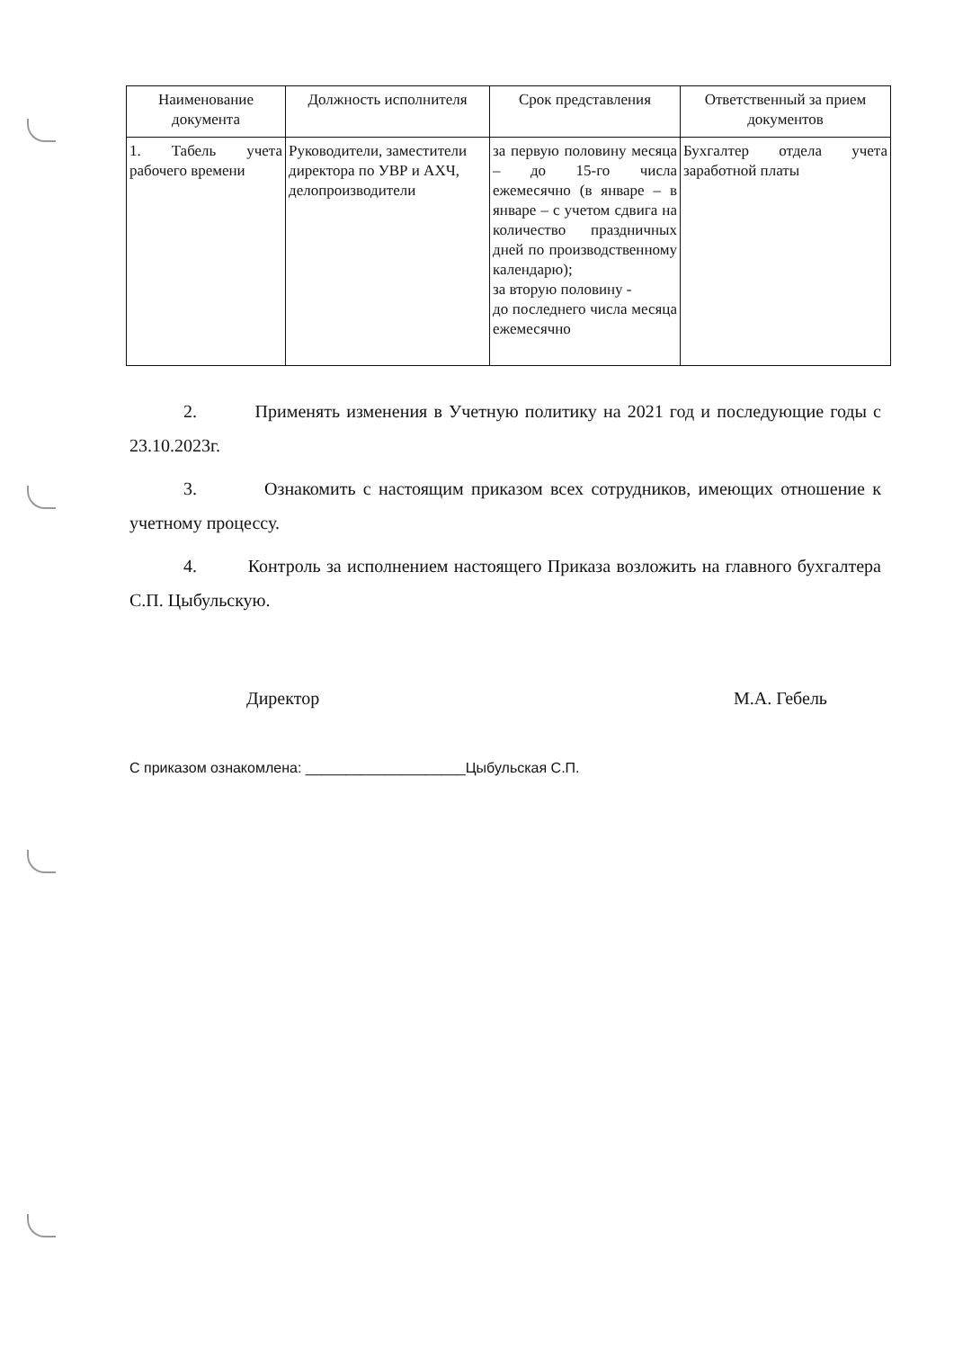| Наименование документа | Должность исполнителя | Срок представления | Ответственный за прием документов |
| --- | --- | --- | --- |
| 1. Табель учета рабочего времени | Руководители, заместители директора по УВР и АХЧ, делопроизводители | за первую половину месяца – до 15-го числа ежемесячно (в январе – в январе – с учетом сдвига на количество праздничных дней по производственному календарю); за вторую половину - до последнего числа месяца ежемесячно | Бухгалтер отдела учета заработной платы |
2. Применять изменения в Учетную политику на 2021 год и последующие годы с 23.10.2023г.
3. Ознакомить с настоящим приказом всех сотрудников, имеющих отношение к учетному процессу.
4. Контроль за исполнением настоящего Приказа возложить на главного бухгалтера С.П. Цыбульскую.
Директор М.А. Гебель
С приказом ознакомлена: ____________________Цыбульская С.П.